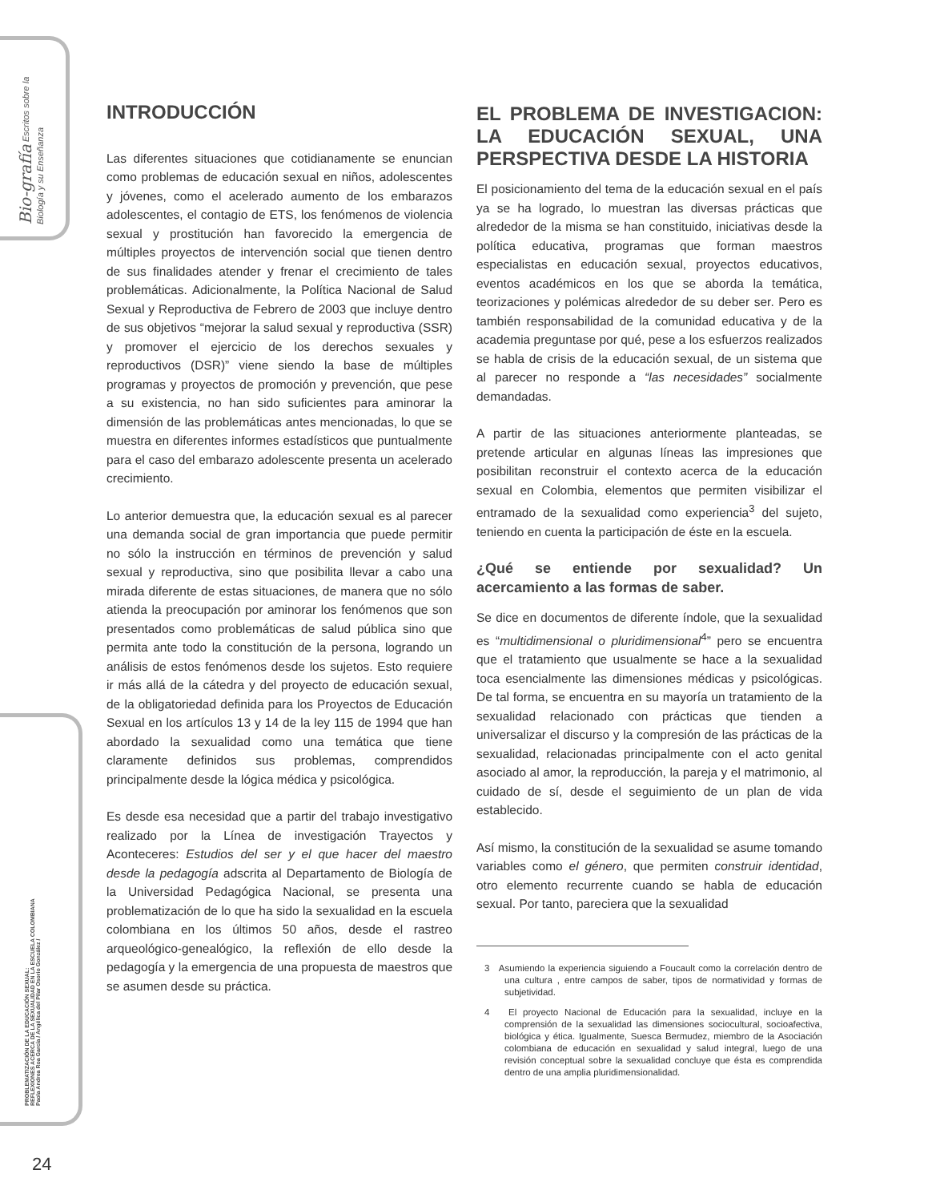Bio-grafía Escritos sobre la Biología y su Enseñanza
PROBLEMATIZACIÓN DE LA EDUCACIÓN SEXUAL:
REFLEXIONES ACERCA DE LA SEXUALIDAD EN LA ESCUELA COLOMBIANA
Paola Andrea Roa García / Angélica del Pilar Osorio González /
INTRODUCCIÓN
Las diferentes situaciones que cotidianamente se enuncian como problemas de educación sexual en niños, adolescentes y jóvenes, como el acelerado aumento de los embarazos adolescentes, el contagio de ETS, los fenómenos de violencia sexual y prostitución han favorecido la emergencia de múltiples proyectos de intervención social que tienen dentro de sus finalidades atender y frenar el crecimiento de tales problemáticas. Adicionalmente, la Política Nacional de Salud Sexual y Reproductiva de Febrero de 2003 que incluye dentro de sus objetivos “mejorar la salud sexual y reproductiva (SSR) y promover el ejercicio de los derechos sexuales y reproductivos (DSR)” viene siendo la base de múltiples programas y proyectos de promoción y prevención, que pese a su existencia, no han sido suficientes para aminorar la dimensión de las problemáticas antes mencionadas, lo que se muestra en diferentes informes estadísticos que puntualmente para el caso del embarazo adolescente presenta un acelerado crecimiento.
Lo anterior demuestra que, la educación sexual es al parecer una demanda social de gran importancia que puede permitir no sólo la instrucción en términos de prevención y salud sexual y reproductiva, sino que posibilita llevar a cabo una mirada diferente de estas situaciones, de manera que no sólo atienda la preocupación por aminorar los fenómenos que son presentados como problemáticas de salud pública sino que permita ante todo la constitución de la persona, logrando un análisis de estos fenómenos desde los sujetos. Esto requiere ir más allá de la cátedra y del proyecto de educación sexual, de la obligatoriedad definida para los Proyectos de Educación Sexual en los artículos 13 y 14 de la ley 115 de 1994 que han abordado la sexualidad como una temática que tiene claramente definidos sus problemas, comprendidos principalmente desde la lógica médica y psicológica.
Es desde esa necesidad que a partir del trabajo investigativo realizado por la Línea de investigación Trayectos y Aconteceres: Estudios del ser y el que hacer del maestro desde la pedagogía adscrita al Departamento de Biología de la Universidad Pedagógica Nacional, se presenta una problematización de lo que ha sido la sexualidad en la escuela colombiana en los últimos 50 años, desde el rastreo arqueológico-genealógico, la reflexión de ello desde la pedagogía y la emergencia de una propuesta de maestros que se asumen desde su práctica.
EL PROBLEMA DE INVESTIGACION: LA EDUCACIÓN SEXUAL, UNA PERSPECTIVA DESDE LA HISTORIA
El posicionamiento del tema de la educación sexual en el país ya se ha logrado, lo muestran las diversas prácticas que alrededor de la misma se han constituido, iniciativas desde la política educativa, programas que forman maestros especialistas en educación sexual, proyectos educativos, eventos académicos en los que se aborda la temática, teorizaciones y polémicas alrededor de su deber ser. Pero es también responsabilidad de la comunidad educativa y de la academia preguntase por qué, pese a los esfuerzos realizados se habla de crisis de la educación sexual, de un sistema que al parecer no responde a “las necesidades” socialmente demandadas.
A partir de las situaciones anteriormente planteadas, se pretende articular en algunas líneas las impresiones que posibilitan reconstruir el contexto acerca de la educación sexual en Colombia, elementos que permiten visibilizar el entramado de la sexualidad como experiencia<sup>3</sup> del sujeto, teniendo en cuenta la participación de éste en la escuela.
¿Qué se entiende por sexualidad? Un acercamiento a las formas de saber.
Se dice en documentos de diferente índole, que la sexualidad es “multidimensional o pluridimensional<sup>4</sup>” pero se encuentra que el tratamiento que usualmente se hace a la sexualidad toca esencialmente las dimensiones médicas y psicológicas. De tal forma, se encuentra en su mayoría un tratamiento de la sexualidad relacionado con prácticas que tienden a universalizar el discurso y la compresión de las prácticas de la sexualidad, relacionadas principalmente con el acto genital asociado al amor, la reproducción, la pareja y el matrimonio, al cuidado de sí, desde el seguimiento de un plan de vida establecido.
Así mismo, la constitución de la sexualidad se asume tomando variables como el género, que permiten construir identidad, otro elemento recurrente cuando se habla de educación sexual. Por tanto, pareciera que la sexualidad
3 Asumiendo la experiencia siguiendo a Foucault como la correlación dentro de una cultura , entre campos de saber, tipos de normatividad y formas de subjetividad.
4 El proyecto Nacional de Educación para la sexualidad, incluye en la comprensión de la sexualidad las dimensiones sociocultural, socioafectiva, biológica y ética. Igualmente, Suesca Bermudez, miembro de la Asociación colombiana de educación en sexualidad y salud integral, luego de una revisión conceptual sobre la sexualidad concluye que ésta es comprendida dentro de una amplia pluridimensionalidad.
24